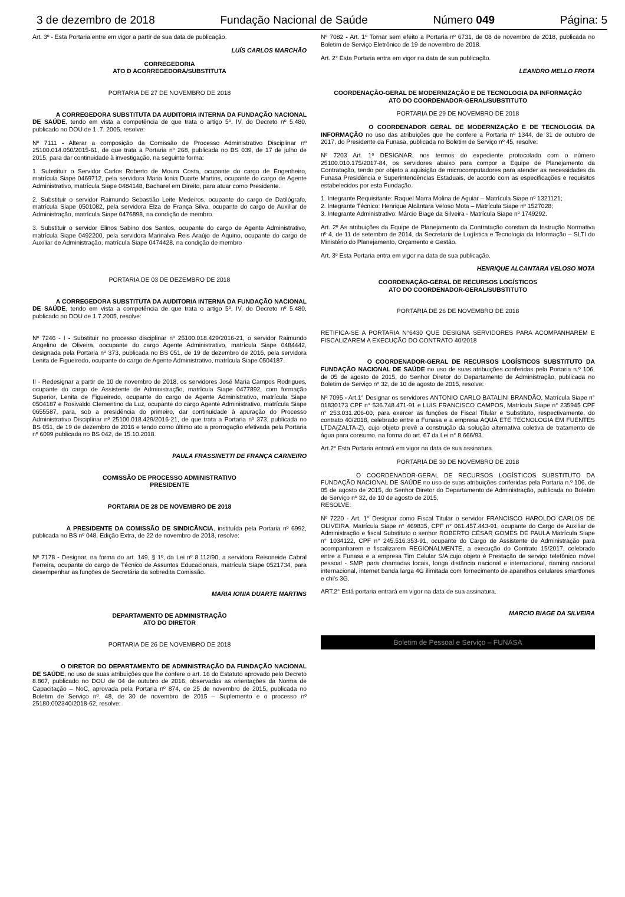3 de dezembro de 2018 Fundação Nacional de Saúde Número 049 Página: 5
Art. 3º - Esta Portaria entre em vigor a partir de sua data de publicação.
LUÍS CARLOS MARCHÃO
CORREGEDORIA
ATO D ACORREGEDORA/SUBSTITUTA
PORTARIA DE 27 DE NOVEMBRO DE 2018
A CORREGEDORA SUBSTITUTA DA AUDITORIA INTERNA DA FUNDAÇÃO NACIONAL DE SAÚDE, tendo em vista a competência de que trata o artigo 5º, IV, do Decreto nº 5.480, publicado no DOU de 1 .7. 2005, resolve:
Nº 7111 - Alterar a composição da Comissão de Processo Administrativo Disciplinar nº 25100.014.050/2015-61, de que trata a Portaria nº 268, publicada no BS 039, de 17 de julho de 2015, para dar continuidade à investigação, na seguinte forma:
1. Substituir o Servidor Carlos Roberto de Moura Costa, ocupante do cargo de Engenheiro, matrícula Siape 0469712, pela servidora Maria Ionia Duarte Martins, ocupante do cargo de Agente Administrativo, matrícula Siape 0484148, Bacharel em Direito, para atuar como Presidente.
2. Substituir o servidor Raimundo Sebastião Leite Medeiros, ocupante do cargo de Datilógrafo, matrícula Siape 0501082, pela servidora Elza de França Silva, ocupante do cargo de Auxiliar de Administração, matrícula Siape 0476898, na condição de membro.
3. Substituir o servidor Elinos Sabino dos Santos, ocupante do cargo de Agente Administrativo, matrícula Siape 0492200, pela servidora Marinalva Reis Araújo de Aquino, ocupante do cargo de Auxiliar de Administração, matrícula Siape 0474428, na condição de membro
PORTARIA DE 03 DE DEZEMBRO DE 2018
A CORREGEDORA SUBSTITUTA DA AUDITORIA INTERNA DA FUNDAÇÃO NACIONAL DE SAÚDE, tendo em vista a competência de que trata o artigo 5º, IV, do Decreto nº 5.480, publicado no DOU de 1.7.2005, resolve:
Nº 7246 - I - Substituir no processo disciplinar nº 25100.018.429/2016-21, o servidor Raimundo Angelino de Oliveira, oocupante do cargo Agente Administrativo, matrícula Siape 0484442, designada pela Portaria nº 373, publicada no BS 051, de 19 de dezembro de 2016, pela servidora Lenita de Figueiredo, ocupante do cargo de Agente Administrativo, matrícula Siape 0504187.
II - Redesignar a partir de 10 de novembro de 2018, os servidores José Maria Campos Rodrigues, ocupante do cargo de Assistente de Administração, matrícula Siape 0477892, com formação Superior, Lenita de Figueiredo, ocupante do cargo de Agente Administrativo, matrícula Siape 0504187 e Rosivaldo Clementino da Luz, ocupante do cargo Agente Administrativo, matrícula Siape 0655587, para, sob a presidência do primeiro, dar continuidade à apuração do Processo Administrativo Disciplinar nº 25100.018.429/2016-21, de que trata a Portaria nº 373, publicada no BS 051, de 19 de dezembro de 2016 e tendo como último ato a prorrogação efetivada pela Portaria nº 6099 publicada no BS 042, de 15.10.2018.
PAULA FRASSINETTI DE FRANÇA CARNEIRO
COMISSÃO DE PROCESSO ADMINISTRATIVO
PRESIDENTE
PORTARIA DE 28 DE NOVEMBRO DE 2018
A PRESIDENTE DA COMISSÃO DE SINDICÂNCIA, instituída pela Portaria nº 6992, publicada no BS nº 048, Edição Extra, de 22 de novembro de 2018, resolve:
Nº 7178 - Designar, na forma do art. 149, § 1º, da Lei nº 8.112/90, a servidora Reisoneide Cabral Ferreira, ocupante do cargo de Técnico de Assuntos Educacionais, matrícula Siape 0521734, para desempenhar as funções de Secretária da sobredita Comissão.
MARIA IONIA DUARTE MARTINS
DEPARTAMENTO DE ADMINISTRAÇÃO
ATO DO DIRETOR
PORTARIA DE 26 DE NOVEMBRO DE 2018
O DIRETOR DO DEPARTAMENTO DE ADMINISTRAÇÃO DA FUNDAÇÃO NACIONAL DE SAÚDE, no uso de suas atribuições que lhe confere o art. 16 do Estatuto aprovado pelo Decreto 8.867, publicado no DOU de 04 de outubro de 2016, observadas as orientações da Norma de Capacitação – NoC, aprovada pela Portaria nº 874, de 25 de novembro de 2015, publicada no Boletim de Serviço nº. 48, de 30 de novembro de 2015 – Suplemento e o processo nº 25180.002340/2018-62, resolve:
Nº 7082 - Art. 1º Tornar sem efeito a Portaria nº 6731, de 08 de novembro de 2018, publicada no Boletim de Serviço Eletrônico de 19 de novembro de 2018.
Art. 2° Esta Portaria entra em vigor na data de sua publicação.
LEANDRO MELLO FROTA
COORDENAÇÃO-GERAL DE MODERNIZAÇÃO E DE TECNOLOGIA DA INFORMAÇÃO
ATO DO COORDENADOR-GERAL/SUBSTITUTO
PORTARIA DE 29 DE NOVEMBRO DE 2018
O COORDENADOR GERAL DE MODERNIZAÇÃO E DE TECNOLOGIA DA INFORMAÇÃO no uso das atribuições que lhe confere a Portaria nº 1344, de 31 de outubro de 2017, do Presidente da Funasa, publicada no Boletim de Serviço nº 45, resolve:
Nº 7203 Art. 1º DESIGNAR, nos termos do expediente protocolado com o número 25100.010.175/2017-84, os servidores abaixo para compor a Equipe de Planejamento da Contratação, tendo por objeto a aquisição de microcomputadores para atender as necessidades da Funasa Presidência e Superintendências Estaduais, de acordo com as especificações e requisitos estabelecidos por esta Fundação.
1. Integrante Requisitante: Raquel Marra Molina de Aguiar – Matrícula Siape nº 1321121;
2. Integrante Técnico: Henrique Alcântara Veloso Mota – Matrícula Siape nº 1527028;
3. Integrante Administrativo: Márcio Biage da Silveira - Matrícula Siape nº 1749292.
Art. 2º As atribuições da Equipe de Planejamento da Contratação constam da Instrução Normativa nº 4, de 11 de setembro de 2014, da Secretaria de Logística e Tecnologia da Informação – SLTI do Ministério do Planejamento, Orçamento e Gestão.
Art. 3º Esta Portaria entra em vigor na data de sua publicação.
HENRIQUE ALCANTARA VELOSO MOTA
COORDENAÇÃO-GERAL DE RECURSOS LOGÍSTICOS
ATO DO COORDENADOR-GERAL/SUBSTITUTO
PORTARIA DE 26 DE NOVEMBRO DE 2018
RETIFICA-SE A PORTARIA N°6430 QUE DESIGNA SERVIDORES PARA ACOMPANHAREM E FISCALIZAREM A EXECUÇÃO DO CONTRATO 40/2018
O COORDENADOR-GERAL DE RECURSOS LOGÍSTICOS SUBSTITUTO DA FUNDAÇÃO NACIONAL DE SAÚDE no uso de suas atribuições conferidas pela Portaria n.º 106, de 05 de agosto de 2015, do Senhor Diretor do Departamento de Administração, publicada no Boletim de Serviço nº 32, de 10 de agosto de 2015, resolve:
Nº 7095 - Art.1° Designar os servidores ANTONIO CARLO BATALINI BRANDÃO, Matrícula Siape n° 01830173 CPF n° 536.748.471-91 e LUIS FRANCISCO CAMPOS, Matrícula Siape n° 235945 CPF n° 253.031.206-00, para exercer as funções de Fiscal Titular e Substituto, respectivamente, do contrato 40/2018, celebrado entre a Funasa e a empresa AQUA ETE TECNOLOGIA EM FUENTES LTDA(ZALTA-Z), cujo objeto prevê a construção da solução alternativa coletiva de tratamento de água para consumo, na forma do art. 67 da Lei n° 8.666/93.
Art.2° Esta Portaria entrará em vigor na data de sua assinatura.
PORTARIA DE 30 DE NOVEMBRO DE 2018
O COORDENADOR-GERAL DE RECURSOS LOGÍSTICOS SUBSTITUTO DA FUNDAÇÃO NACIONAL DE SAÚDE no uso de suas atribuições conferidas pela Portaria n.º 106, de 05 de agosto de 2015, do Senhor Diretor do Departamento de Administração, publicada no Boletim de Serviço nº 32, de 10 de agosto de 2015,
RESOLVE:
Nº 7220 - Art. 1° Designar como Fiscal Titular o servidor FRANCISCO HAROLDO CARLOS DE OLIVEIRA, Matrícula Siape n° 469835, CPF n° 061.457.443-91, ocupante do Cargo de Auxiliar de Administração e fiscal Substituto o senhor ROBERTO CÉSAR GOMES DE PAULA Matrícula Siape n° 1034122, CPF n° 245.516.353-91, ocupante do Cargo de Assistente de Administração para acompanharem e fiscalizarem REGIONALMENTE, a execução do Contrato 15/2017, celebrado entre a Funasa e a empresa Tim Celular S/A,cujo objeto é Prestação de serviço telefônico móvel pessoal - SMP, para chamadas locais, longa distância nacional e internacional, riaming nacional internacional, internet banda larga 4G ilimitada com fornecimento de aparelhos celulares smartfones e chi's 3G.
ART.2° Está portaria entrará em vigor na data de sua assinatura.
MARCIO BIAGE DA SILVEIRA
Boletim de Pessoal e Serviço – FUNASA